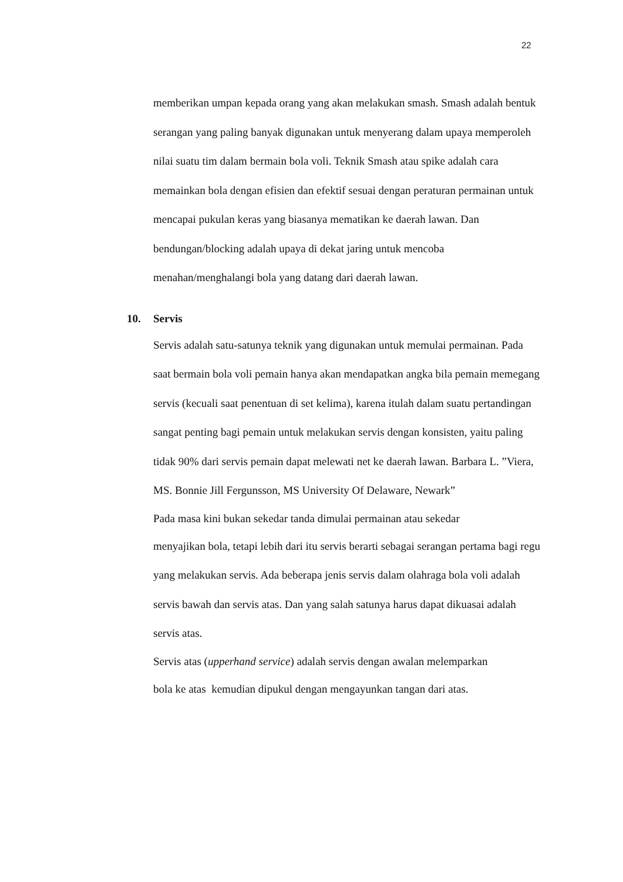22
memberikan umpan kepada orang yang akan melakukan smash. Smash adalah bentuk serangan yang paling banyak digunakan untuk menyerang dalam upaya memperoleh nilai suatu tim dalam bermain bola voli. Teknik Smash atau spike adalah cara memainkan bola dengan efisien dan efektif sesuai dengan peraturan permainan untuk mencapai pukulan keras yang biasanya mematikan ke daerah lawan. Dan bendungan/blocking adalah upaya di dekat jaring untuk mencoba menahan/menghalangi bola yang datang dari daerah lawan.
10. Servis
Servis adalah satu-satunya teknik yang digunakan untuk memulai permainan. Pada saat bermain bola voli pemain hanya akan mendapatkan angka bila pemain memegang servis (kecuali saat penentuan di set kelima), karena itulah dalam suatu pertandingan sangat penting bagi pemain untuk melakukan servis dengan konsisten, yaitu paling tidak 90% dari servis pemain dapat melewati net ke daerah lawan. Barbara L. ”Viera, MS. Bonnie Jill Fergunsson, MS University Of Delaware, Newark”
Pada masa kini bukan sekedar tanda dimulai permainan atau sekedar
menyajikan bola, tetapi lebih dari itu servis berarti sebagai serangan pertama bagi regu yang melakukan servis. Ada beberapa jenis servis dalam olahraga bola voli adalah servis bawah dan servis atas. Dan yang salah satunya harus dapat dikuasai adalah servis atas.
Servis atas (upperhand service) adalah servis dengan awalan melemparkan
bola ke atas kemudian dipukul dengan mengayunkan tangan dari atas.